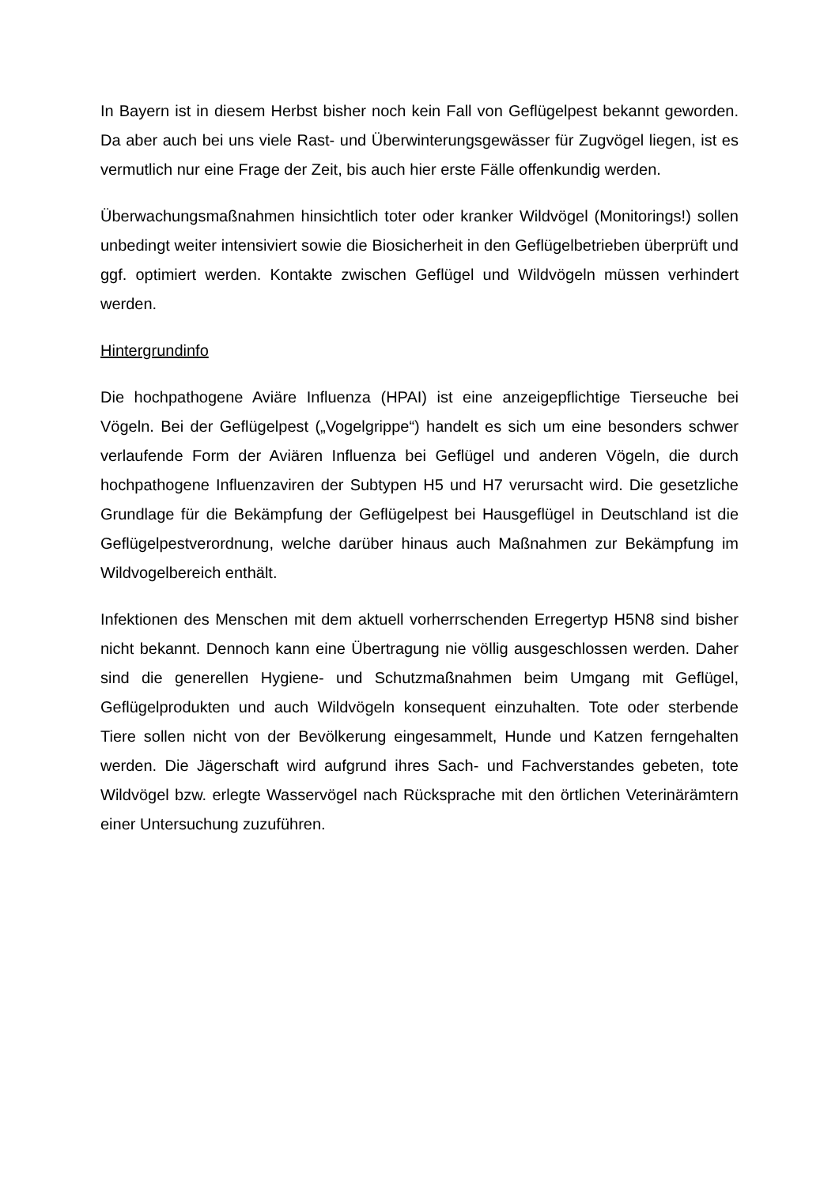In Bayern ist in diesem Herbst bisher noch kein Fall von Geflügelpest bekannt geworden. Da aber auch bei uns viele Rast- und Überwinterungsgewässer für Zugvögel liegen, ist es vermutlich nur eine Frage der Zeit, bis auch hier erste Fälle offenkundig werden.
Überwachungsmaßnahmen hinsichtlich toter oder kranker Wildvögel (Monitorings!) sollen unbedingt weiter intensiviert sowie die Biosicherheit in den Geflügelbetrieben überprüft und ggf. optimiert werden. Kontakte zwischen Geflügel und Wildvögeln müssen verhindert werden.
Hintergrundinfo
Die hochpathogene Aviäre Influenza (HPAI) ist eine anzeigepflichtige Tierseuche bei Vögeln. Bei der Geflügelpest („Vogelgrippe“) handelt es sich um eine besonders schwer verlaufende Form der Aviären Influenza bei Geflügel und anderen Vögeln, die durch hochpathogene Influenzaviren der Subtypen H5 und H7 verursacht wird. Die gesetzliche Grundlage für die Bekämpfung der Geflügelpest bei Hausgeflügel in Deutschland ist die Geflügelpestverordnung, welche darüber hinaus auch Maßnahmen zur Bekämpfung im Wildvogelbereich enthält.
Infektionen des Menschen mit dem aktuell vorherrschenden Erregertyp H5N8 sind bisher nicht bekannt. Dennoch kann eine Übertragung nie völlig ausgeschlossen werden. Daher sind die generellen Hygiene- und Schutzmaßnahmen beim Umgang mit Geflügel, Geflügelprodukten und auch Wildvögeln konsequent einzuhalten. Tote oder sterbende Tiere sollen nicht von der Bevölkerung eingesammelt, Hunde und Katzen ferngehalten werden. Die Jägerschaft wird aufgrund ihres Sach- und Fachverstandes gebeten, tote Wildvögel bzw. erlegte Wasservögel nach Rücksprache mit den örtlichen Veterinärämtern einer Untersuchung zuzuführen.